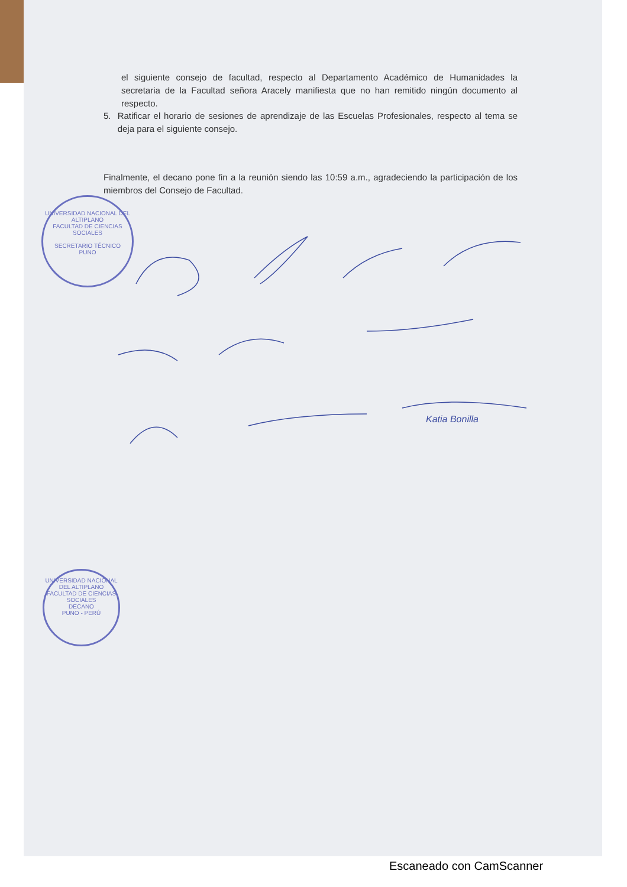el siguiente consejo de facultad, respecto al Departamento Académico de Humanidades la secretaria de la Facultad señora Aracely manifiesta que no han remitido ningún documento al respecto.
5. Ratificar el horario de sesiones de aprendizaje de las Escuelas Profesionales, respecto al tema se deja para el siguiente consejo.
Finalmente, el decano pone fin a la reunión siendo las 10:59 a.m., agradeciendo la participación de los miembros del Consejo de Facultad.
UNIVERSIDAD NACIONAL DEL ALTIPLANO
FACULTAD DE CIENCIAS SOCIALES
SECRETARIO TÉCNICO
PUNO
Katia Bonilla
UNIVERSIDAD NACIONAL DEL ALTIPLANO
FACULTAD DE CIENCIAS SOCIALES
DECANO
PUNO - PERÚ
Escaneado con CamScanner